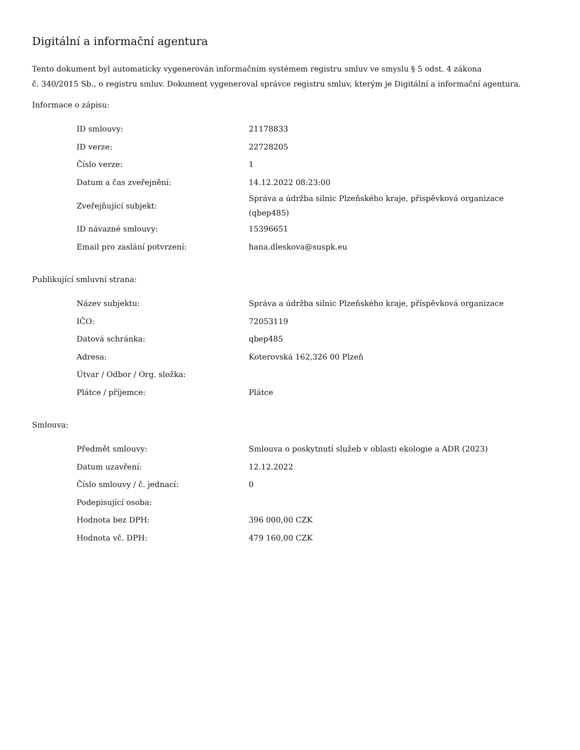Digitální a informační agentura
Tento dokument byl automaticky vygenerován informačním systémem registru smluv ve smyslu § 5 odst. 4 zákona
č. 340/2015 Sb., o registru smluv. Dokument vygeneroval správce registru smluv, kterým je Digitální a informační agentura.
Informace o zápisu:
| ID smlouvy: | 21178833 |
| ID verze: | 22728205 |
| Číslo verze: | 1 |
| Datum a čas zveřejnění: | 14.12.2022 08:23:00 |
| Zveřejňující subjekt: | Správa a údržba silnic Plzeňského kraje, příspěvková organizace (qbep485) |
| ID návazné smlouvy: | 15396651 |
| Email pro zaslání potvrzení: | hana.dleskova@suspk.eu |
Publikující smluvní strana:
| Název subjektu: | Správa a údržba silnic Plzeňského kraje, příspěvková organizace |
| IČO: | 72053119 |
| Datová schránka: | qbep485 |
| Adresa: | Koterovská 162,326 00 Plzeň |
| Útvar / Odbor / Org. složka: | |
| Plátce / příjemce: | Plátce |
Smlouva:
| Předmět smlouvy: | Smlouva o poskytnutí služeb v oblasti ekologie a ADR (2023) |
| Datum uzavření: | 12.12.2022 |
| Číslo smlouvy / č. jednací: | 0 |
| Podepisující osoba: | |
| Hodnota bez DPH: | 396 000,00 CZK |
| Hodnota vč. DPH: | 479 160,00 CZK |